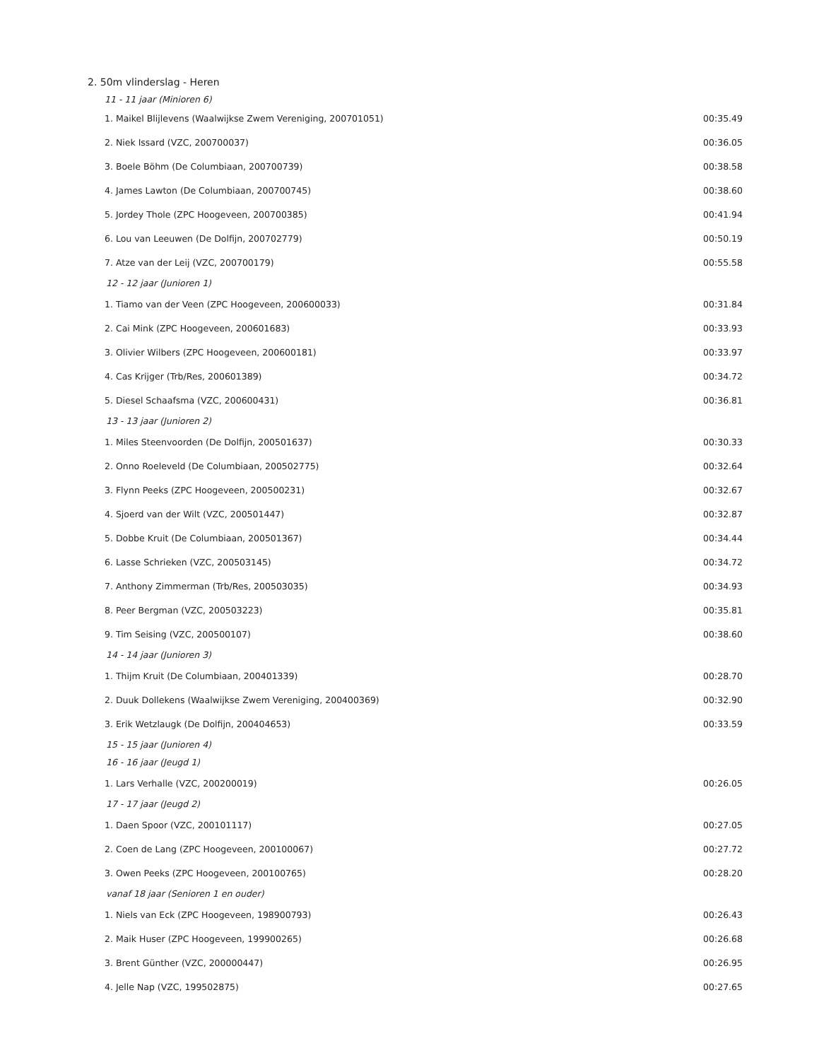2. 50m vlinderslag - Heren
| 11 - 11 jaar (Minioren 6) | |
| 1. Maikel Blijlevens (Waalwijkse Zwem Vereniging, 200701051) | 00:35.49 |
| 2. Niek Issard (VZC, 200700037) | 00:36.05 |
| 3. Boele Böhm (De Columbiaan, 200700739) | 00:38.58 |
| 4. James Lawton (De Columbiaan, 200700745) | 00:38.60 |
| 5. Jordey Thole (ZPC Hoogeveen, 200700385) | 00:41.94 |
| 6. Lou van Leeuwen (De Dolfijn, 200702779) | 00:50.19 |
| 7. Atze van der Leij (VZC, 200700179) | 00:55.58 |
| 12 - 12 jaar (Junioren 1) | |
| 1. Tiamo van der Veen (ZPC Hoogeveen, 200600033) | 00:31.84 |
| 2. Cai Mink (ZPC Hoogeveen, 200601683) | 00:33.93 |
| 3. Olivier Wilbers (ZPC Hoogeveen, 200600181) | 00:33.97 |
| 4. Cas Krijger (Trb/Res, 200601389) | 00:34.72 |
| 5. Diesel Schaafsma (VZC, 200600431) | 00:36.81 |
| 13 - 13 jaar (Junioren 2) | |
| 1. Miles Steenvoorden (De Dolfijn, 200501637) | 00:30.33 |
| 2. Onno Roeleveld (De Columbiaan, 200502775) | 00:32.64 |
| 3. Flynn Peeks (ZPC Hoogeveen, 200500231) | 00:32.67 |
| 4. Sjoerd van der Wilt (VZC, 200501447) | 00:32.87 |
| 5. Dobbe Kruit (De Columbiaan, 200501367) | 00:34.44 |
| 6. Lasse Schrieken (VZC, 200503145) | 00:34.72 |
| 7. Anthony Zimmerman (Trb/Res, 200503035) | 00:34.93 |
| 8. Peer Bergman (VZC, 200503223) | 00:35.81 |
| 9. Tim Seising (VZC, 200500107) | 00:38.60 |
| 14 - 14 jaar (Junioren 3) | |
| 1. Thijm Kruit (De Columbiaan, 200401339) | 00:28.70 |
| 2. Duuk Dollekens (Waalwijkse Zwem Vereniging, 200400369) | 00:32.90 |
| 3. Erik Wetzlaugk (De Dolfijn, 200404653) | 00:33.59 |
| 15 - 15 jaar (Junioren 4) | |
| 16 - 16 jaar (Jeugd 1) | |
| 1. Lars Verhalle (VZC, 200200019) | 00:26.05 |
| 17 - 17 jaar (Jeugd 2) | |
| 1. Daen Spoor (VZC, 200101117) | 00:27.05 |
| 2. Coen de Lang (ZPC Hoogeveen, 200100067) | 00:27.72 |
| 3. Owen Peeks (ZPC Hoogeveen, 200100765) | 00:28.20 |
| vanaf 18 jaar (Senioren 1 en ouder) | |
| 1. Niels van Eck (ZPC Hoogeveen, 198900793) | 00:26.43 |
| 2. Maik Huser (ZPC Hoogeveen, 199900265) | 00:26.68 |
| 3. Brent Günther (VZC, 200000447) | 00:26.95 |
| 4. Jelle Nap (VZC, 199502875) | 00:27.65 |